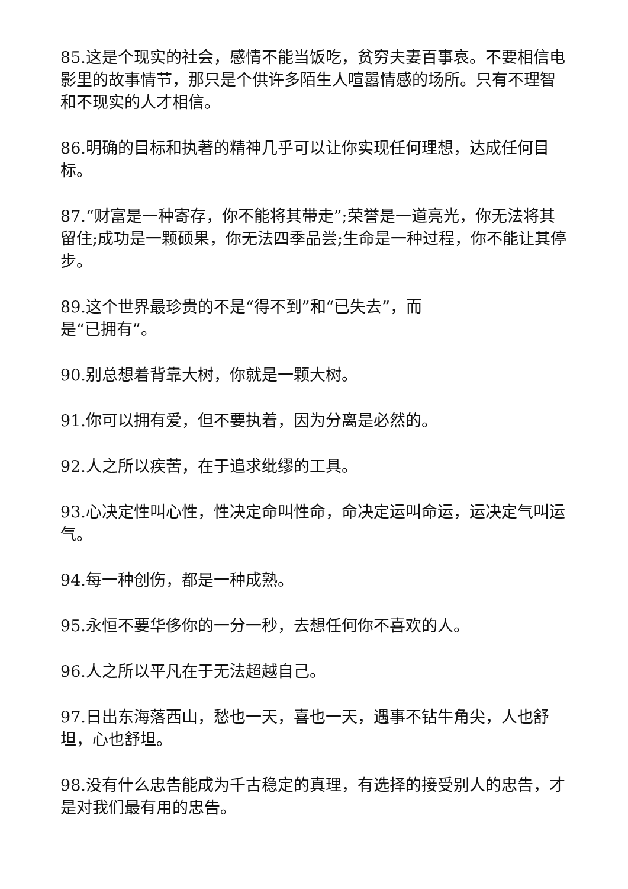85.这是个现实的社会，感情不能当饭吃，贫穷夫妻百事哀。不要相信电影里的故事情节，那只是个供许多陌生人喧嚣情感的场所。只有不理智和不现实的人才相信。
86.明确的目标和执著的精神几乎可以让你实现任何理想，达成任何目标。
87.“财富是一种寄存，你不能将其带走”;荣誉是一道亮光，你无法将其留住;成功是一颗硕果，你无法四季品尝;生命是一种过程，你不能让其停步。
89.这个世界最珍贵的不是“得不到”和“已失去”，而
是“已拥有”。
90.别总想着背靠大树，你就是一颗大树。
91.你可以拥有爱，但不要执着，因为分离是必然的。
92.人之所以疾苦，在于追求纰缪的工具。
93.心决定性叫心性，性决定命叫性命，命决定运叫命运，运决定气叫运气。
94.每一种创伤，都是一种成熟。
95.永恒不要华侈你的一分一秒，去想任何你不喜欢的人。
96.人之所以平凡在于无法超越自己。
97.日出东海落西山，愁也一天，喜也一天，遇事不钻牛角尖，人也舒坦，心也舒坦。
98.没有什么忠告能成为千古稳定的真理，有选择的接受别人的忠告，才是对我们最有用的忠告。